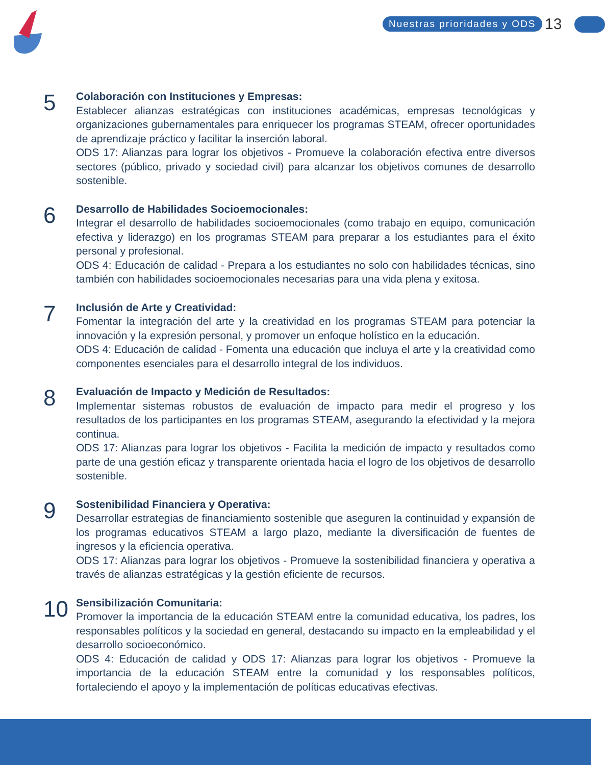Nuestras prioridades y ODS 13
5
Colaboración con Instituciones y Empresas:
Establecer alianzas estratégicas con instituciones académicas, empresas tecnológicas y organizaciones gubernamentales para enriquecer los programas STEAM, ofrecer oportunidades de aprendizaje práctico y facilitar la inserción laboral.
ODS 17: Alianzas para lograr los objetivos - Promueve la colaboración efectiva entre diversos sectores (público, privado y sociedad civil) para alcanzar los objetivos comunes de desarrollo sostenible.
6
Desarrollo de Habilidades Socioemocionales:
Integrar el desarrollo de habilidades socioemocionales (como trabajo en equipo, comunicación efectiva y liderazgo) en los programas STEAM para preparar a los estudiantes para el éxito personal y profesional.
ODS 4: Educación de calidad - Prepara a los estudiantes no solo con habilidades técnicas, sino también con habilidades socioemocionales necesarias para una vida plena y exitosa.
7
Inclusión de Arte y Creatividad:
Fomentar la integración del arte y la creatividad en los programas STEAM para potenciar la innovación y la expresión personal, y promover un enfoque holístico en la educación.
ODS 4: Educación de calidad - Fomenta una educación que incluya el arte y la creatividad como componentes esenciales para el desarrollo integral de los individuos.
8
Evaluación de Impacto y Medición de Resultados:
Implementar sistemas robustos de evaluación de impacto para medir el progreso y los resultados de los participantes en los programas STEAM, asegurando la efectividad y la mejora continua.
ODS 17: Alianzas para lograr los objetivos - Facilita la medición de impacto y resultados como parte de una gestión eficaz y transparente orientada hacia el logro de los objetivos de desarrollo sostenible.
9
Sostenibilidad Financiera y Operativa:
Desarrollar estrategias de financiamiento sostenible que aseguren la continuidad y expansión de los programas educativos STEAM a largo plazo, mediante la diversificación de fuentes de ingresos y la eficiencia operativa.
ODS 17: Alianzas para lograr los objetivos - Promueve la sostenibilidad financiera y operativa a través de alianzas estratégicas y la gestión eficiente de recursos.
10
Sensibilización Comunitaria:
Promover la importancia de la educación STEAM entre la comunidad educativa, los padres, los responsables políticos y la sociedad en general, destacando su impacto en la empleabilidad y el desarrollo socioeconómico.
ODS 4: Educación de calidad y ODS 17: Alianzas para lograr los objetivos - Promueve la importancia de la educación STEAM entre la comunidad y los responsables políticos, fortaleciendo el apoyo y la implementación de políticas educativas efectivas.